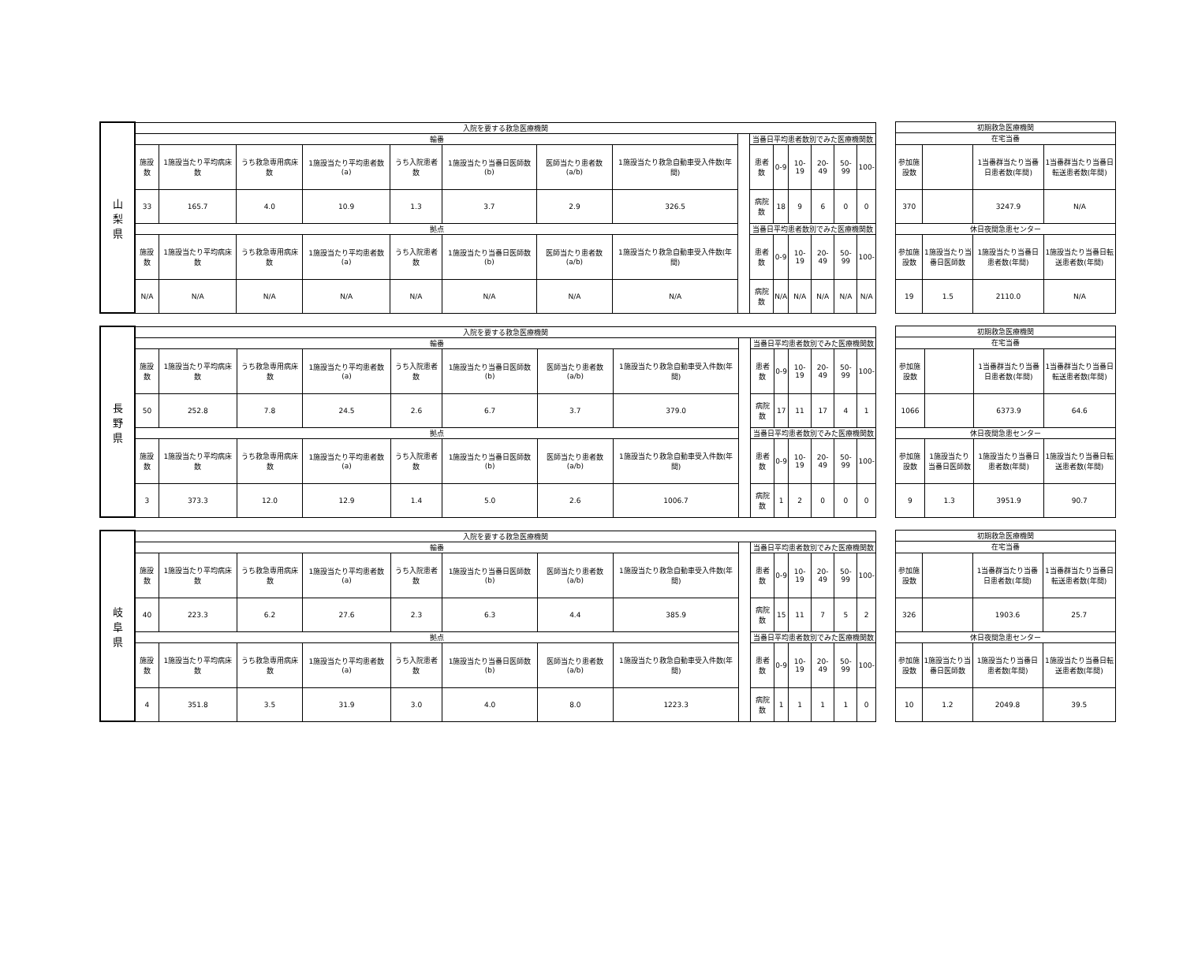| 山 梨 県 | 入院を要する救急医療機関 | | | | | | | | | | | | | | |
| --- | --- | --- | --- | --- | --- | --- | --- | --- | --- | --- | --- | --- | --- | --- | --- |
| | 輪番 | | | | | | | | | 当番日平均患者数別でみた医療機関数 | | | | | |
| | 施設数 | 1施設当たり平均病床数 | うち救急専用病床数 | 1施設当たり平均患者数(a) | うち入院患者数 | 1施設当たり当番日医師数(b) | 医師当たり患者数(a/b) | 1施設当たり救急自動車受入件数(年間) | | 患者数 | 0-9 | 10-19 | 20-49 | 50-99 | 100- |
| | 33 | 165.7 | 4.0 | 10.9 | 1.3 | 3.7 | 2.9 | 326.5 | | 病院数 | 18 | 9 | 6 | 0 | 0 |
| | 拠点 | | | | | | | | | 当番日平均患者数別でみた医療機関数 | | | | | |
| | 施設数 | 1施設当たり平均病床数 | うち救急専用病床数 | 1施設当たり平均患者数(a) | うち入院患者数 | 1施設当たり当番日医師数(b) | 医師当たり患者数(a/b) | 1施設当たり救急自動車受入件数(年間) | | 患者数 | 0-9 | 10-19 | 20-49 | 50-99 | 100- |
| | N/A | N/A | N/A | N/A | N/A | N/A | N/A | N/A | | 病院数 | N/A | N/A | N/A | N/A | N/A |
| 初期救急医療機関 | | | |
| --- | --- | --- | --- |
| 在宅当番 | | | |
| 参加施設数 | | 1当番群当たり当番日患者数(年間) | 1当番群当たり当番日転送患者数(年間) |
| 370 | | 3247.9 | N/A |
| 休日夜間急患センター | | | |
| 参加施設数 | 1施設当たり当番日医師数 | 1施設当たり当番日患者数(年間) | 1施設当たり当番日転送患者数(年間) |
| 19 | 1.5 | 2110.0 | N/A |
| 長 野 県 | 入院を要する救急医療機関 | | | | | | | | | | | | | | |
| --- | --- | --- | --- | --- | --- | --- | --- | --- | --- | --- | --- | --- | --- | --- | --- |
| | 輪番 | | | | | | | | | 当番日平均患者数別でみた医療機関数 | | | | | |
| | 施設数 | 1施設当たり平均病床数 | うち救急専用病床数 | 1施設当たり平均患者数(a) | うち入院患者数 | 1施設当たり当番日医師数(b) | 医師当たり患者数(a/b) | 1施設当たり救急自動車受入件数(年間) | | 患者数 | 0-9 | 10-19 | 20-49 | 50-99 | 100- |
| | 50 | 252.8 | 7.8 | 24.5 | 2.6 | 6.7 | 3.7 | 379.0 | | 病院数 | 17 | 11 | 17 | 4 | 1 |
| | 拠点 | | | | | | | | | 当番日平均患者数別でみた医療機関数 | | | | | |
| | 施設数 | 1施設当たり平均病床数 | うち救急専用病床数 | 1施設当たり平均患者数(a) | うち入院患者数 | 1施設当たり当番日医師数(b) | 医師当たり患者数(a/b) | 1施設当たり救急自動車受入件数(年間) | | 患者数 | 0-9 | 10-19 | 20-49 | 50-99 | 100- |
| | 3 | 373.3 | 12.0 | 12.9 | 1.4 | 5.0 | 2.6 | 1006.7 | | 病院数 | 1 | 2 | 0 | 0 | 0 |
| 初期救急医療機関 | | | |
| --- | --- | --- | --- |
| 在宅当番 | | | |
| 参加施設数 | | 1当番群当たり当番日患者数(年間) | 1当番群当たり当番日転送患者数(年間) |
| 1066 | | 6373.9 | 64.6 |
| 休日夜間急患センター | | | |
| 参加施設数 | 1施設当たり当番日医師数 | 1施設当たり当番日患者数(年間) | 1施設当たり当番日転送患者数(年間) |
| 9 | 1.3 | 3951.9 | 90.7 |
| 岐 阜 県 | 入院を要する救急医療機関 | | | | | | | | | | | | | | |
| --- | --- | --- | --- | --- | --- | --- | --- | --- | --- | --- | --- | --- | --- | --- | --- |
| | 輪番 | | | | | | | | | 当番日平均患者数別でみた医療機関数 | | | | | |
| | 施設数 | 1施設当たり平均病床数 | うち救急専用病床数 | 1施設当たり平均患者数(a) | うち入院患者数 | 1施設当たり当番日医師数(b) | 医師当たり患者数(a/b) | 1施設当たり救急自動車受入件数(年間) | | 患者数 | 0-9 | 10-19 | 20-49 | 50-99 | 100- |
| | 40 | 223.3 | 6.2 | 27.6 | 2.3 | 6.3 | 4.4 | 385.9 | | 病院数 | 15 | 11 | 7 | 5 | 2 |
| | 拠点 | | | | | | | | | 当番日平均患者数別でみた医療機関数 | | | | | |
| | 施設数 | 1施設当たり平均病床数 | うち救急専用病床数 | 1施設当たり平均患者数(a) | うち入院患者数 | 1施設当たり当番日医師数(b) | 医師当たり患者数(a/b) | 1施設当たり救急自動車受入件数(年間) | | 患者数 | 0-9 | 10-19 | 20-49 | 50-99 | 100- |
| | 4 | 351.8 | 3.5 | 31.9 | 3.0 | 4.0 | 8.0 | 1223.3 | | 病院数 | 1 | 1 | 1 | 1 | 0 |
| 初期救急医療機関 | | | |
| --- | --- | --- | --- |
| 在宅当番 | | | |
| 参加施設数 | | 1当番群当たり当番日患者数(年間) | 1当番群当たり当番日転送患者数(年間) |
| 326 | | 1903.6 | 25.7 |
| 休日夜間急患センター | | | |
| 参加施設数 | 1施設当たり当番日医師数 | 1施設当たり当番日患者数(年間) | 1施設当たり当番日転送患者数(年間) |
| 10 | 1.2 | 2049.8 | 39.5 |